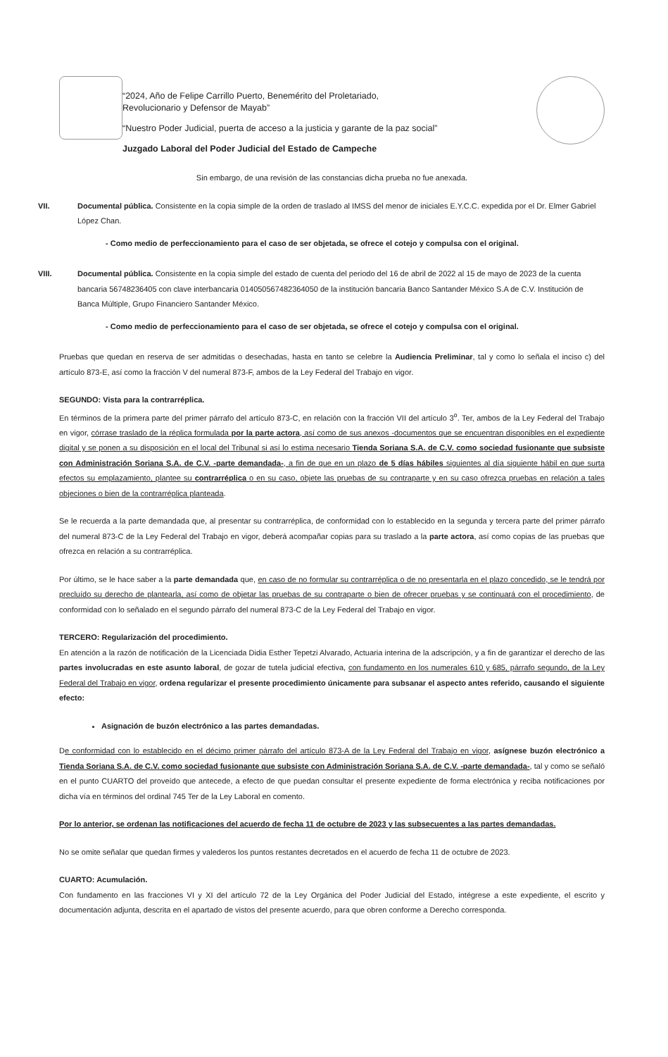“2024, Año de Felipe Carrillo Puerto, Benemérito del Proletariado,
Revolucionario y Defensor de Mayab”
“Nuestro Poder Judicial, puerta de acceso a la justicia y garante de la paz social”
Juzgado Laboral del Poder Judicial del Estado de Campeche
Sin embargo, de una revisión de las constancias dicha prueba no fue anexada.
VII. Documental pública. Consistente en la copia simple de la orden de traslado al IMSS del menor de iniciales E.Y.C.C. expedida por el Dr. Elmer Gabriel López Chan.
- Como medio de perfeccionamiento para el caso de ser objetada, se ofrece el cotejo y compulsa con el original.
VIII. Documental pública. Consistente en la copia simple del estado de cuenta del periodo del 16 de abril de 2022 al 15 de mayo de 2023 de la cuenta bancaria 56748236405 con clave interbancaria 014050567482364050 de la institución bancaria Banco Santander México S.A de C.V. Institución de Banca Múltiple, Grupo Financiero Santander México.
- Como medio de perfeccionamiento para el caso de ser objetada, se ofrece el cotejo y compulsa con el original.
Pruebas que quedan en reserva de ser admitidas o desechadas, hasta en tanto se celebre la Audiencia Preliminar, tal y como lo señala el inciso c) del artículo 873-E, así como la fracción V del numeral 873-F, ambos de la Ley Federal del Trabajo en vigor.
SEGUNDO: Vista para la contrarréplica.
En términos de la primera parte del primer párrafo del artículo 873-C, en relación con la fracción VII del artículo 3<sup>o</sup>. Ter, ambos de la Ley Federal del Trabajo en vigor, córrase traslado de la réplica formulada por la parte actora, así como de sus anexos -documentos que se encuentran disponibles en el expediente digital y se ponen a su disposición en el local del Tribunal si así lo estima necesario Tienda Soriana S.A. de C.V. como sociedad fusionante que subsiste con Administración Soriana S.A. de C.V. -parte demandada-, a fin de que en un plazo de 5 días hábiles siguientes al día siguiente hábil en que surta efectos su emplazamiento, plantee su contrarréplica o en su caso, objete las pruebas de su contraparte y en su caso ofrezca pruebas en relación a tales objeciones o bien de la contrarréplica planteada.
Se le recuerda a la parte demandada que, al presentar su contrarréplica, de conformidad con lo establecido en la segunda y tercera parte del primer párrafo del numeral 873-C de la Ley Federal del Trabajo en vigor, deberá acompañar copias para su traslado a la parte actora, así como copias de las pruebas que ofrezca en relación a su contrarréplica.
Por último, se le hace saber a la parte demandada que, en caso de no formular su contrarréplica o de no presentarla en el plazo concedido, se le tendrá por precluído su derecho de plantearla, así como de objetar las pruebas de su contraparte o bien de ofrecer pruebas y se continuará con el procedimiento, de conformidad con lo señalado en el segundo párrafo del numeral 873-C de la Ley Federal del Trabajo en vigor.
TERCERO: Regularización del procedimiento.
En atención a la razón de notificación de la Licenciada Didia Esther Tepetzi Alvarado, Actuaria interina de la adscripción, y a fin de garantizar el derecho de las partes involucradas en este asunto laboral, de gozar de tutela judicial efectiva, con fundamento en los numerales 610 y 685, párrafo segundo, de la Ley Federal del Trabajo en vigor, ordena regularizar el presente procedimiento únicamente para subsanar el aspecto antes referido, causando el siguiente efecto:
Asignación de buzón electrónico a las partes demandadas.
De conformidad con lo establecido en el décimo primer párrafo del artículo 873-A de la Ley Federal del Trabajo en vigor, asígnese buzón electrónico a Tienda Soriana S.A. de C.V. como sociedad fusionante que subsiste con Administración Soriana S.A. de C.V. -parte demandada-, tal y como se señaló en el punto CUARTO del proveído que antecede, a efecto de que puedan consultar el presente expediente de forma electrónica y reciba notificaciones por dicha vía en términos del ordinal 745 Ter de la Ley Laboral en comento.
Por lo anterior, se ordenan las notificaciones del acuerdo de fecha 11 de octubre de 2023 y las subsecuentes a las partes demandadas.
No se omite señalar que quedan firmes y valederos los puntos restantes decretados en el acuerdo de fecha 11 de octubre de 2023.
CUARTO: Acumulación.
Con fundamento en las fracciones VI y XI del artículo 72 de la Ley Orgánica del Poder Judicial del Estado, intégrese a este expediente, el escrito y documentación adjunta, descrita en el apartado de vistos del presente acuerdo, para que obren conforme a Derecho corresponda.